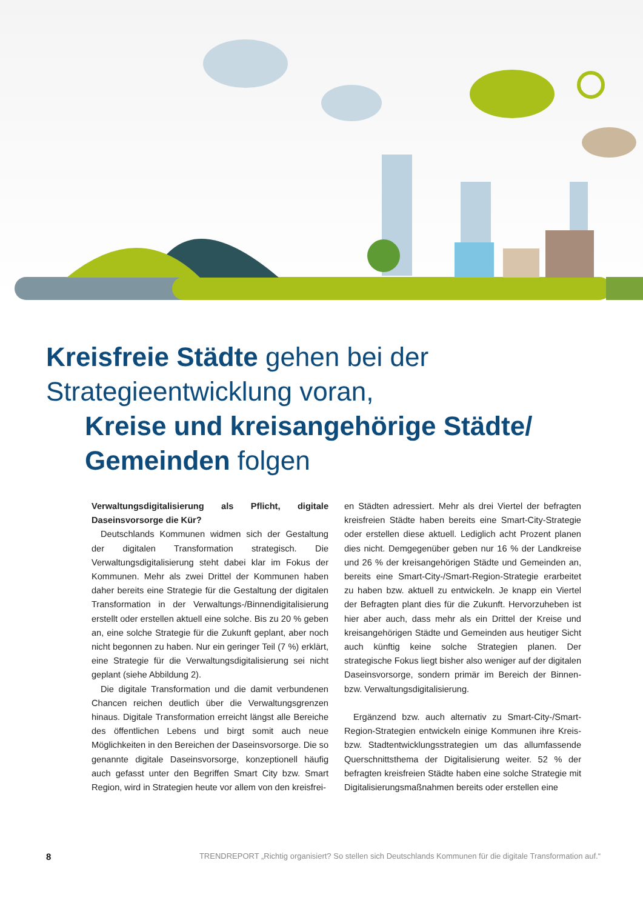Kreisfreie Städte gehen bei der
Strategieentwicklung voran,
Kreise und kreisangehörige Städte/
Gemeinden folgen
Verwaltungsdigitalisierung als Pflicht, digitale Daseinsvorsorge die Kür?
Deutschlands Kommunen widmen sich der Gestaltung der digitalen Transformation strategisch. Die Verwaltungsdigitalisierung steht dabei klar im Fokus der Kommunen. Mehr als zwei Drittel der Kommunen haben daher bereits eine Strategie für die Gestaltung der digitalen Transformation in der Verwaltungs-/Binnendigitalisierung erstellt oder erstellen aktuell eine solche. Bis zu 20 % geben an, eine solche Strategie für die Zukunft geplant, aber noch nicht begonnen zu haben. Nur ein geringer Teil (7 %) erklärt, eine Strategie für die Verwaltungsdigitalisierung sei nicht geplant (siehe Abbildung 2).
Die digitale Transformation und die damit verbundenen Chancen reichen deutlich über die Verwaltungsgrenzen hinaus. Digitale Transformation erreicht längst alle Bereiche des öffentlichen Lebens und birgt somit auch neue Möglichkeiten in den Bereichen der Daseinsvorsorge. Die so genannte digitale Daseinsvorsorge, konzeptionell häufig auch gefasst unter den Begriffen Smart City bzw. Smart Region, wird in Strategien heute vor allem von den kreisfrei-
en Städten adressiert. Mehr als drei Viertel der befragten kreisfreien Städte haben bereits eine Smart-City-Strategie oder erstellen diese aktuell. Lediglich acht Prozent planen dies nicht. Demgegenüber geben nur 16 % der Landkreise und 26 % der kreisangehörigen Städte und Gemeinden an, bereits eine Smart-City-/Smart-Region-Strategie erarbeitet zu haben bzw. aktuell zu entwickeln. Je knapp ein Viertel der Befragten plant dies für die Zukunft. Hervorzuheben ist hier aber auch, dass mehr als ein Drittel der Kreise und kreisangehörigen Städte und Gemeinden aus heutiger Sicht auch künftig keine solche Strategien planen. Der strategische Fokus liegt bisher also weniger auf der digitalen Daseinsvorsorge, sondern primär im Bereich der Binnen- bzw. Verwaltungsdigitalisierung.
Ergänzend bzw. auch alternativ zu Smart-City-/Smart-Region-Strategien entwickeln einige Kommunen ihre Kreis- bzw. Stadtentwicklungsstrategien um das allumfassende Querschnittsthema der Digitalisierung weiter. 52 % der befragten kreisfreien Städte haben eine solche Strategie mit Digitalisierungsmaßnahmen bereits oder erstellen eine
8 TRENDREPORT „Richtig organisiert? So stellen sich Deutschlands Kommunen für die digitale Transformation auf.“